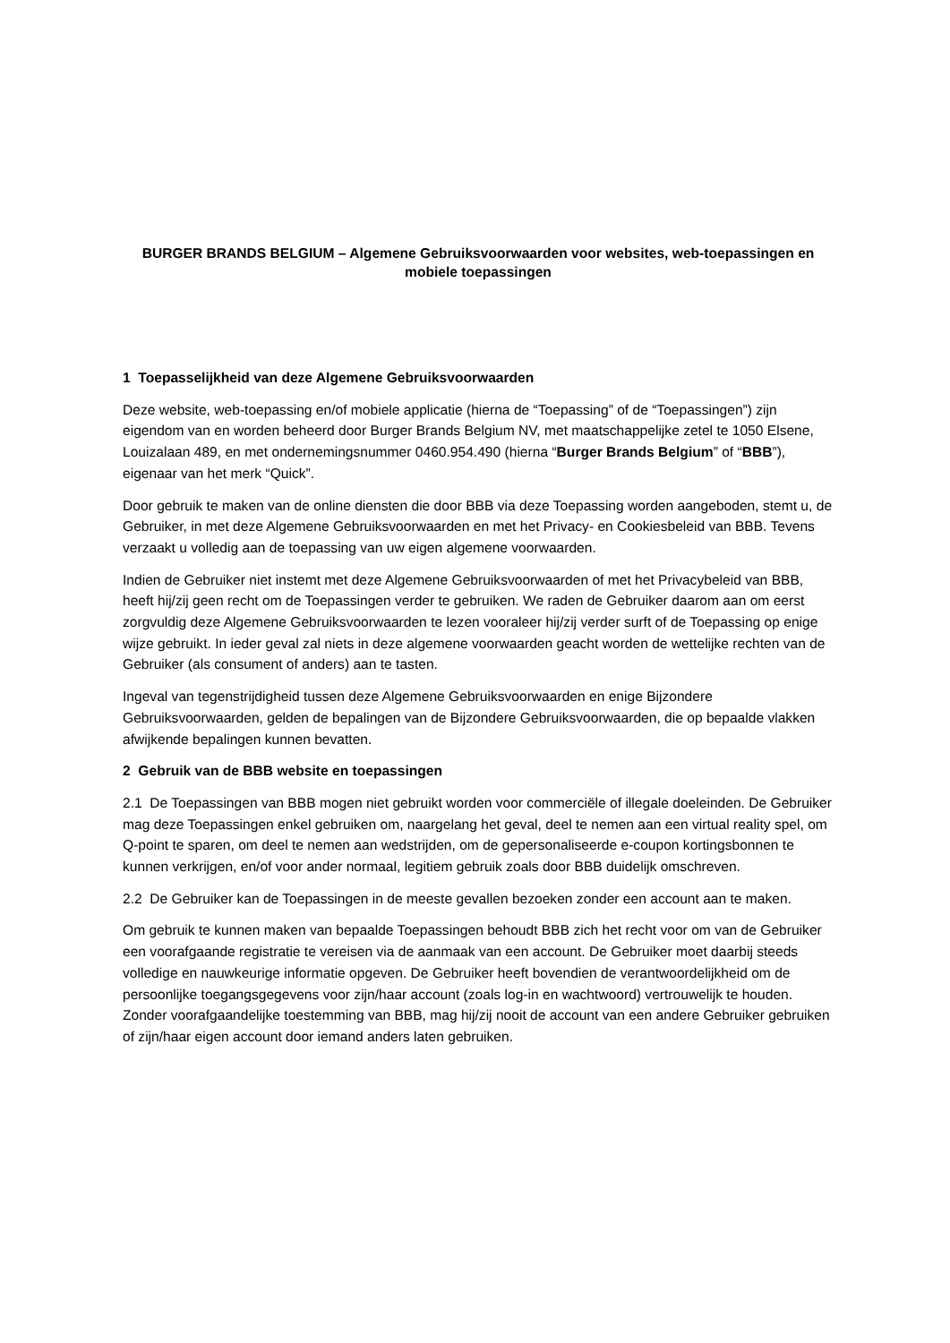BURGER BRANDS BELGIUM – Algemene Gebruiksvoorwaarden voor websites, web-toepassingen en mobiele toepassingen
1 Toepasselijkheid van deze Algemene Gebruiksvoorwaarden
Deze website, web-toepassing en/of mobiele applicatie (hierna de “Toepassing” of de “Toepassingen”) zijn eigendom van en worden beheerd door Burger Brands Belgium NV, met maatschappelijke zetel te 1050 Elsene, Louizalaan 489, en met ondernemingsnummer 0460.954.490 (hierna “Burger Brands Belgium” of “BBB”), eigenaar van het merk “Quick”.
Door gebruik te maken van de online diensten die door BBB via deze Toepassing worden aangeboden, stemt u, de Gebruiker, in met deze Algemene Gebruiksvoorwaarden en met het Privacy- en Cookiesbeleid van BBB. Tevens verzaakt u volledig aan de toepassing van uw eigen algemene voorwaarden.
Indien de Gebruiker niet instemt met deze Algemene Gebruiksvoorwaarden of met het Privacybeleid van BBB, heeft hij/zij geen recht om de Toepassingen verder te gebruiken. We raden de Gebruiker daarom aan om eerst zorgvuldig deze Algemene Gebruiksvoorwaarden te lezen vooraleer hij/zij verder surft of de Toepassing op enige wijze gebruikt. In ieder geval zal niets in deze algemene voorwaarden geacht worden de wettelijke rechten van de Gebruiker (als consument of anders) aan te tasten.
Ingeval van tegenstrijdigheid tussen deze Algemene Gebruiksvoorwaarden en enige Bijzondere Gebruiksvoorwaarden, gelden de bepalingen van de Bijzondere Gebruiksvoorwaarden, die op bepaalde vlakken afwijkende bepalingen kunnen bevatten.
2 Gebruik van de BBB website en toepassingen
2.1 De Toepassingen van BBB mogen niet gebruikt worden voor commerciële of illegale doeleinden. De Gebruiker mag deze Toepassingen enkel gebruiken om, naargelang het geval, deel te nemen aan een virtual reality spel, om Q-point te sparen, om deel te nemen aan wedstrijden, om de gepersonaliseerde e-coupon kortingsbonnen te kunnen verkrijgen, en/of voor ander normaal, legitiem gebruik zoals door BBB duidelijk omschreven.
2.2 De Gebruiker kan de Toepassingen in de meeste gevallen bezoeken zonder een account aan te maken.
Om gebruik te kunnen maken van bepaalde Toepassingen behoudt BBB zich het recht voor om van de Gebruiker een voorafgaande registratie te vereisen via de aanmaak van een account. De Gebruiker moet daarbij steeds volledige en nauwkeurige informatie opgeven. De Gebruiker heeft bovendien de verantwoordelijkheid om de persoonlijke toegangsgegevens voor zijn/haar account (zoals log-in en wachtwoord) vertrouwelijk te houden. Zonder voorafgaandelijke toestemming van BBB, mag hij/zij nooit de account van een andere Gebruiker gebruiken of zijn/haar eigen account door iemand anders laten gebruiken.